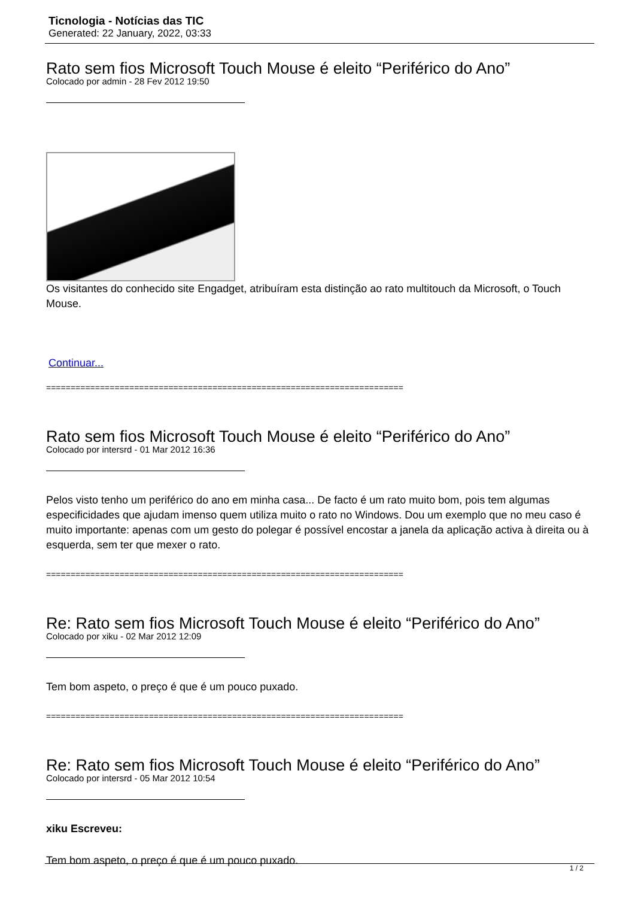Ticnologia - Notícias das TIC
Generated: 22 January, 2022, 03:33
Rato sem fios Microsoft Touch Mouse é eleito “Periférico do Ano”
Colocado por admin - 28 Fev 2012 19:50
Os visitantes do conhecido site Engadget, atribuíram esta distinção ao rato multitouch da Microsoft, o Touch Mouse.
Continuar...
=========================================================================
Rato sem fios Microsoft Touch Mouse é eleito “Periférico do Ano”
Colocado por intersrd - 01 Mar 2012 16:36
Pelos visto tenho um periférico do ano em minha casa... De facto é um rato muito bom, pois tem algumas especificidades que ajudam imenso quem utiliza muito o rato no Windows. Dou um exemplo que no meu caso é muito importante: apenas com um gesto do polegar é possível encostar a janela da aplicação activa à direita ou à esquerda, sem ter que mexer o rato.
=========================================================================
Re: Rato sem fios Microsoft Touch Mouse é eleito “Periférico do Ano”
Colocado por xiku - 02 Mar 2012 12:09
Tem bom aspeto, o preço é que é um pouco puxado.
=========================================================================
Re: Rato sem fios Microsoft Touch Mouse é eleito “Periférico do Ano”
Colocado por intersrd - 05 Mar 2012 10:54
xiku Escreveu:
Tem bom aspeto, o preço é que é um pouco puxado.
1 / 2